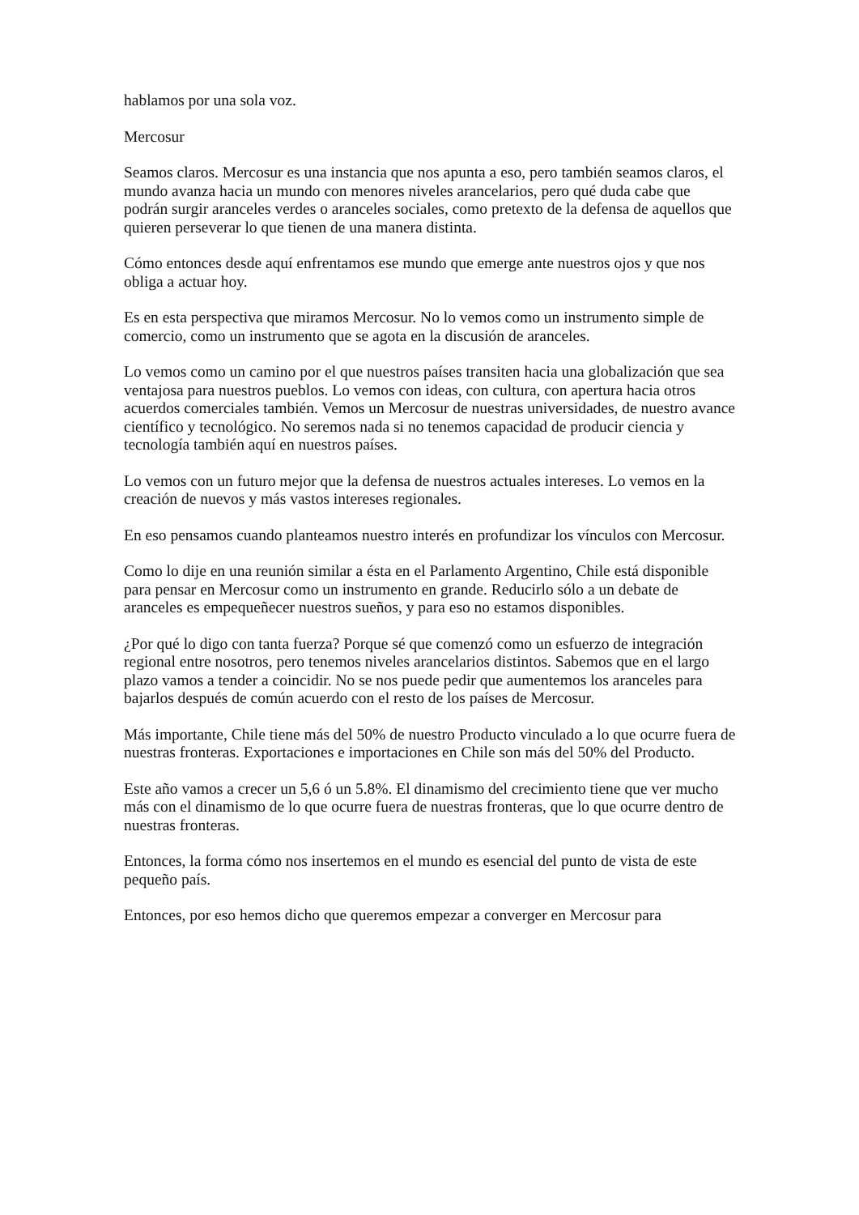hablamos por una sola voz.
Mercosur
Seamos claros. Mercosur es una instancia que nos apunta a eso, pero también seamos claros, el mundo avanza hacia un mundo con menores niveles arancelarios, pero qué duda cabe que podrán surgir aranceles verdes o aranceles sociales, como pretexto de la defensa de aquellos que quieren perseverar lo que tienen de una manera distinta.
Cómo entonces desde aquí enfrentamos ese mundo que emerge ante nuestros ojos y que nos obliga a actuar hoy.
Es en esta perspectiva que miramos Mercosur. No lo vemos como un instrumento simple de comercio, como un instrumento que se agota en la discusión de aranceles.
Lo vemos como un camino por el que nuestros países transiten hacia una globalización que sea ventajosa para nuestros pueblos. Lo vemos con ideas, con cultura, con apertura hacia otros acuerdos comerciales también. Vemos un Mercosur de nuestras universidades, de nuestro avance científico y tecnológico. No seremos nada si no tenemos capacidad de producir ciencia y tecnología también aquí en nuestros países.
Lo vemos con un futuro mejor que la defensa de nuestros actuales intereses. Lo vemos en la creación de nuevos y más vastos intereses regionales.
En eso pensamos cuando planteamos nuestro interés en profundizar los vínculos con Mercosur.
Como lo dije en una reunión similar a ésta en el Parlamento Argentino, Chile está disponible para pensar en Mercosur como un instrumento en grande. Reducirlo sólo a un debate de aranceles es empequeñecer nuestros sueños, y para eso no estamos disponibles.
¿Por qué lo digo con tanta fuerza? Porque sé que comenzó como un esfuerzo de integración regional entre nosotros, pero tenemos niveles arancelarios distintos. Sabemos que en el largo plazo vamos a tender a coincidir. No se nos puede pedir que aumentemos los aranceles para bajarlos después de común acuerdo con el resto de los países de Mercosur.
Más importante, Chile tiene más del 50% de nuestro Producto vinculado a lo que ocurre fuera de nuestras fronteras. Exportaciones e importaciones en Chile son más del 50% del Producto.
Este año vamos a crecer un 5,6 ó un 5.8%. El dinamismo del crecimiento tiene que ver mucho más con el dinamismo de lo que ocurre fuera de nuestras fronteras, que lo que ocurre dentro de nuestras fronteras.
Entonces, la forma cómo nos insertemos en el mundo es esencial del punto de vista de este pequeño país.
Entonces, por eso hemos dicho que queremos empezar a converger en Mercosur para